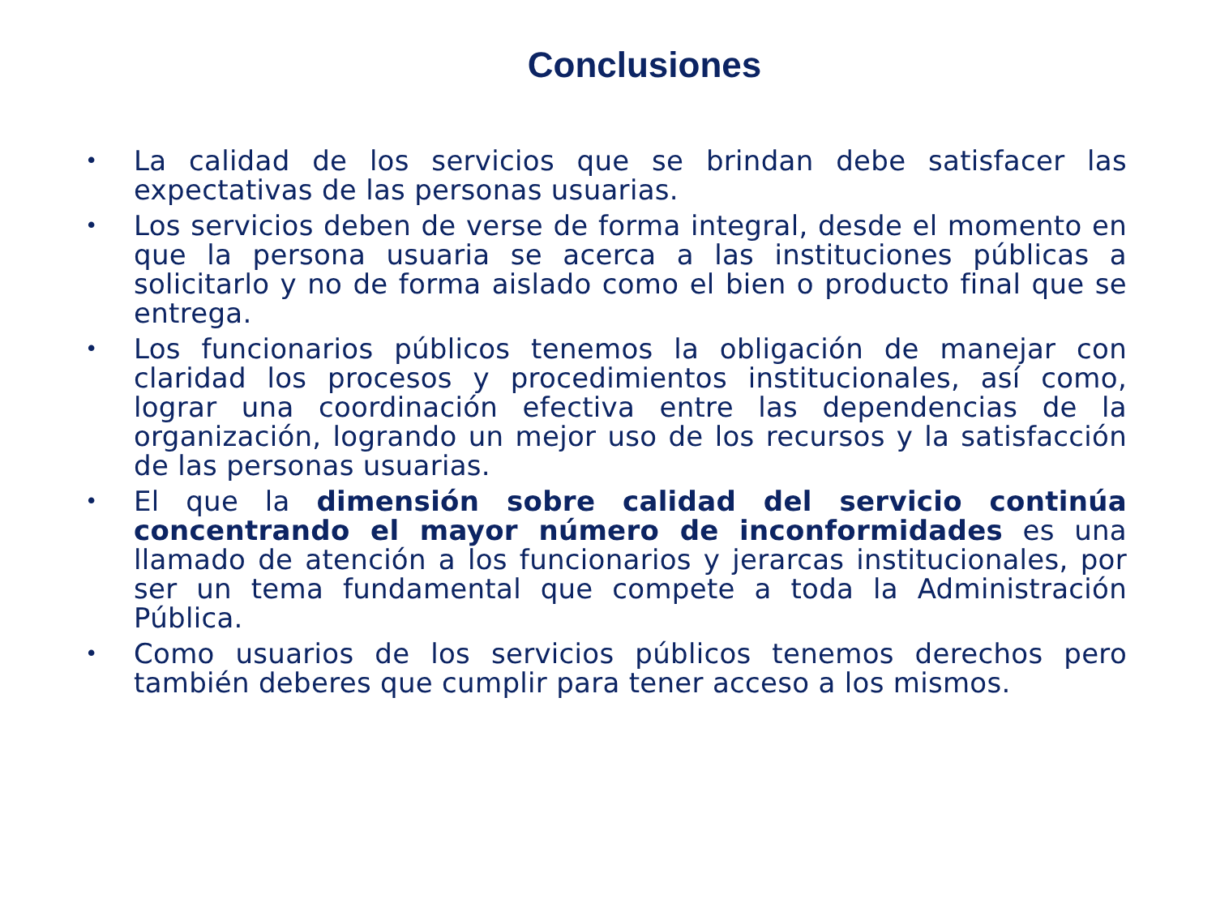Conclusiones
• La calidad de los servicios que se brindan debe satisfacer las expectativas de las personas usuarias.
• Los servicios deben de verse de forma integral, desde el momento en que la persona usuaria se acerca a las instituciones públicas a solicitarlo y no de forma aislado como el bien o producto final que se entrega.
• Los funcionarios públicos tenemos la obligación de manejar con claridad los procesos y procedimientos institucionales, así como, lograr una coordinación efectiva entre las dependencias de la organización, logrando un mejor uso de los recursos y la satisfacción de las personas usuarias.
• El que la dimensión sobre calidad del servicio continúa concentrando el mayor número de inconformidades es una llamado de atención a los funcionarios y jerarcas institucionales, por ser un tema fundamental que compete a toda la Administración Pública.
• Como usuarios de los servicios públicos tenemos derechos pero también deberes que cumplir para tener acceso a los mismos.